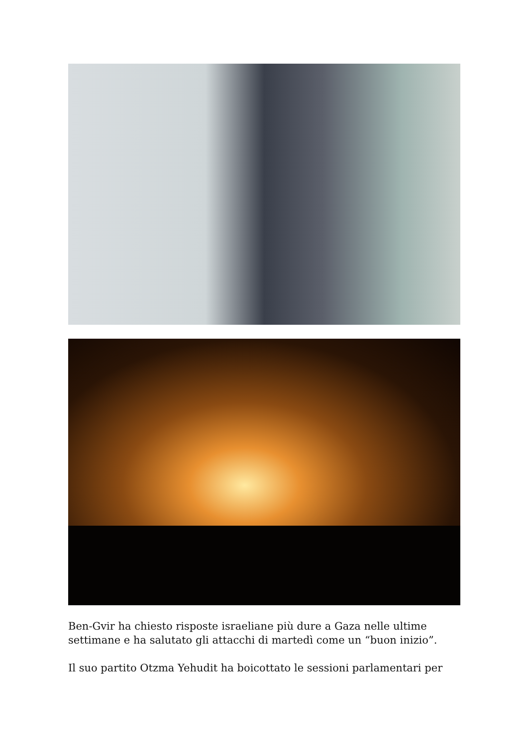Ben-Gvir ha chiesto risposte israeliane più dure a Gaza nelle ultime settimane e ha salutato gli attacchi di martedì come un “buon inizio”.
Il suo partito Otzma Yehudit ha boicottato le sessioni parlamentari per